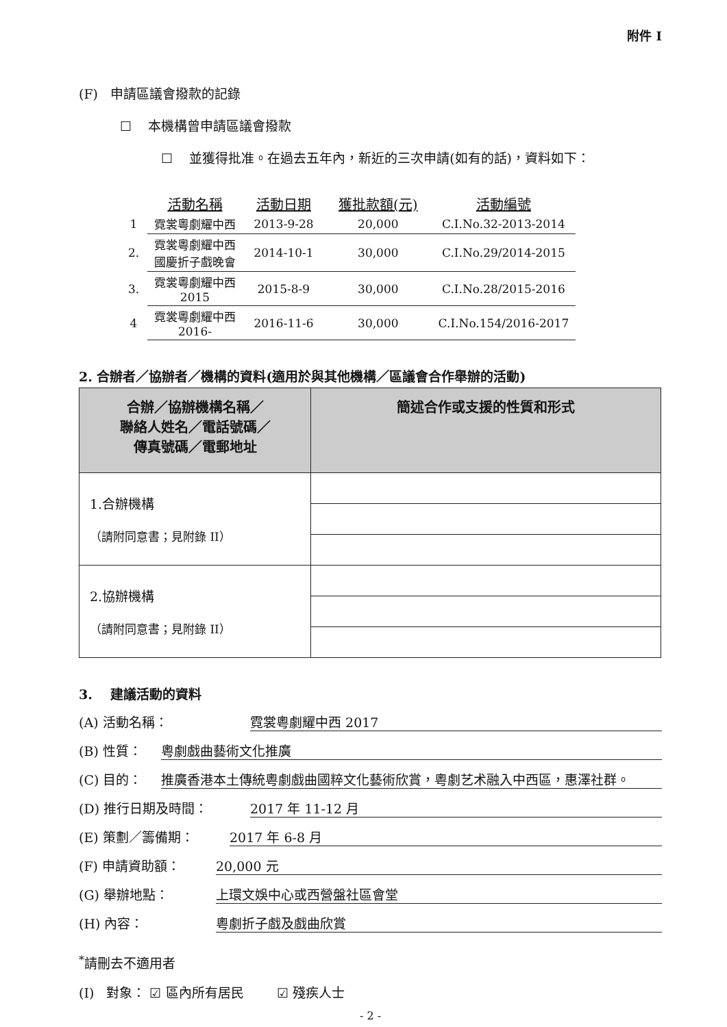附件 I
(F) 申請區議會撥款的記錄
☐ 本機構曾申請區議會撥款
☐ 並獲得批准。在過去五年內，新近的三次申請(如有的話)，資料如下：
| | 活動名稱 | 活動日期 | 獲批款額(元) | 活動編號 |
| --- | --- | --- | --- | --- |
| 1 | 霓裳粵劇耀中西 | 2013-9-28 | 20,000 | C.I.No.32-2013-2014 |
| 2. | 霓裳粵劇耀中西 國慶折子戲晚會 | 2014-10-1 | 30,000 | C.I.No.29/2014-2015 |
| 3. | 霓裳粵劇耀中西 2015 | 2015-8-9 | 30,000 | C.I.No.28/2015-2016 |
| 4 | 霓裳粵劇耀中西 2016- | 2016-11-6 | 30,000 | C.I.No.154/2016-2017 |
2. 合辦者／協辦者／機構的資料(適用於與其他機構／區議會合作舉辦的活動)
| 合辦／協辦機構名稱／ 聯絡人姓名／電話號碼／ 傳真號碼／電郵地址 | 簡述合作或支援的性質和形式 |
| --- | --- |
| 1.合辦機構 （請附同意書；見附錄 II） | |
| 2.協辦機構 （請附同意書；見附錄 II） | |
3. 建議活動的資料
(A) 活動名稱： 霓裳粵劇耀中西 2017
(B) 性質： 粵劇戲曲藝術文化推廣
(C) 目的： 推廣香港本土傳統粵劇戲曲國粹文化藝術欣賞，粵劇艺术融入中西區，惠澤社群。
(D) 推行日期及時間： 2017 年 11-12 月
(E) 策劃／籌備期： 2017 年 6-8 月
(F) 申請資助額： 20,000 元
(G) 舉辦地點： 上環文娛中心或西營盤社區會堂
(H) 內容： 粵劇折子戲及戲曲欣賞
<sup>*</sup> 請刪去不適用者
(I) 對象： ☑ 區內所有居民 ☑ 殘疾人士
- 2 -